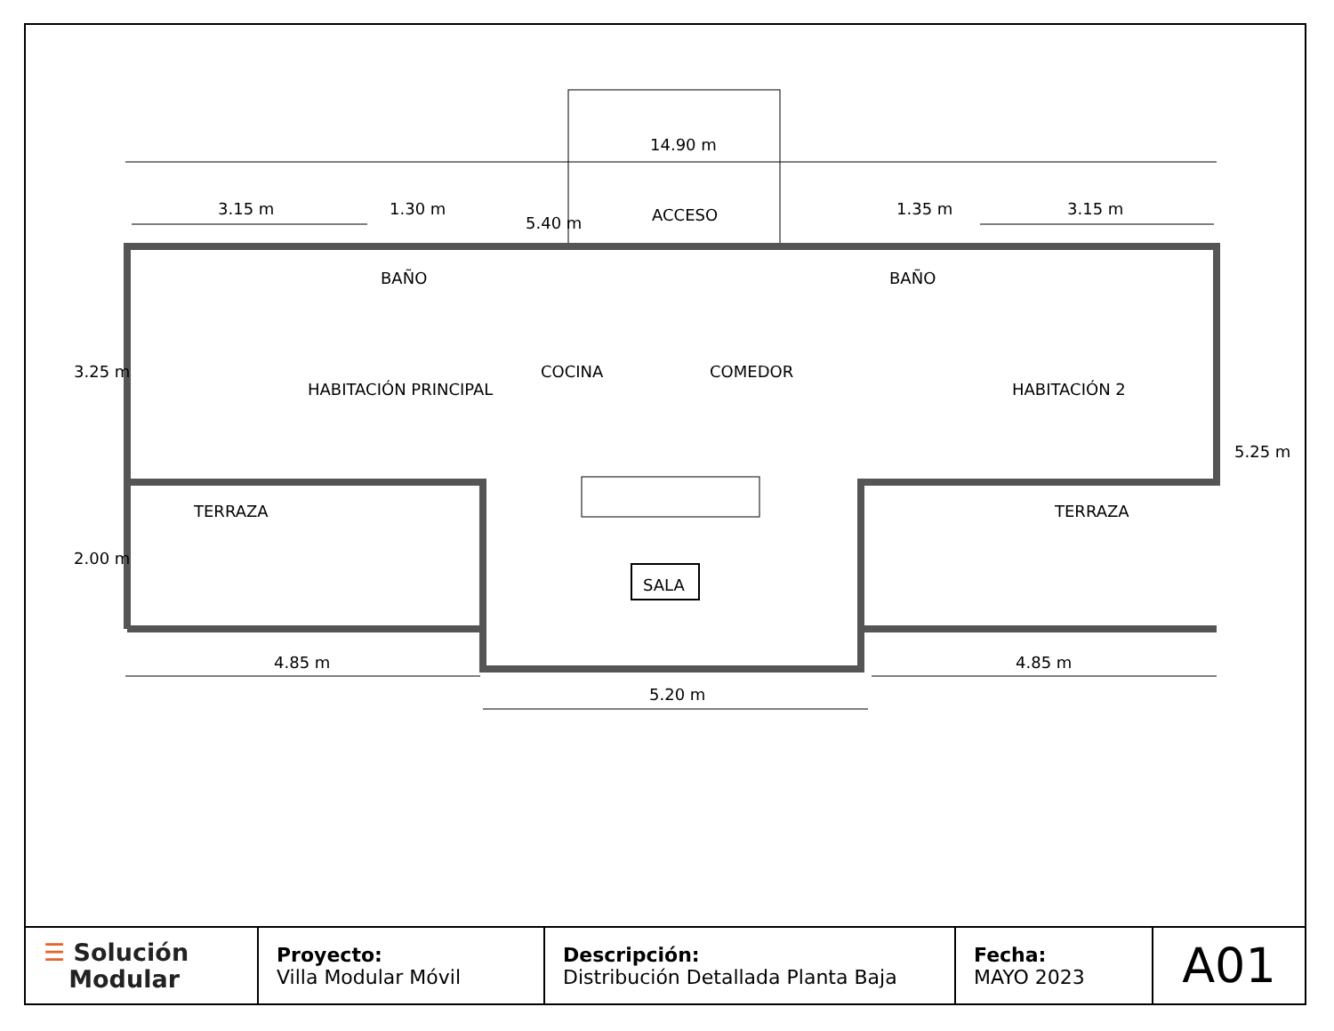14.90 m
3.15 m 1.30 m
5.40 m ACCESO 1.35 m 3.15 m
3.25 m
BAÑO
HABITACIÓN PRINCIPAL
COCINA COMEDOR
BAÑO
HABITACIÓN 2
5.25 m
TERRAZA TERRAZA
2.00 m
SALA
4.85 m 4.85 m
5.20 m
| ☰ Solución Modular | Proyecto: Villa Modular Móvil | Descripción: Distribución Detallada Planta Baja | Fecha: MAYO 2023 | A01 |